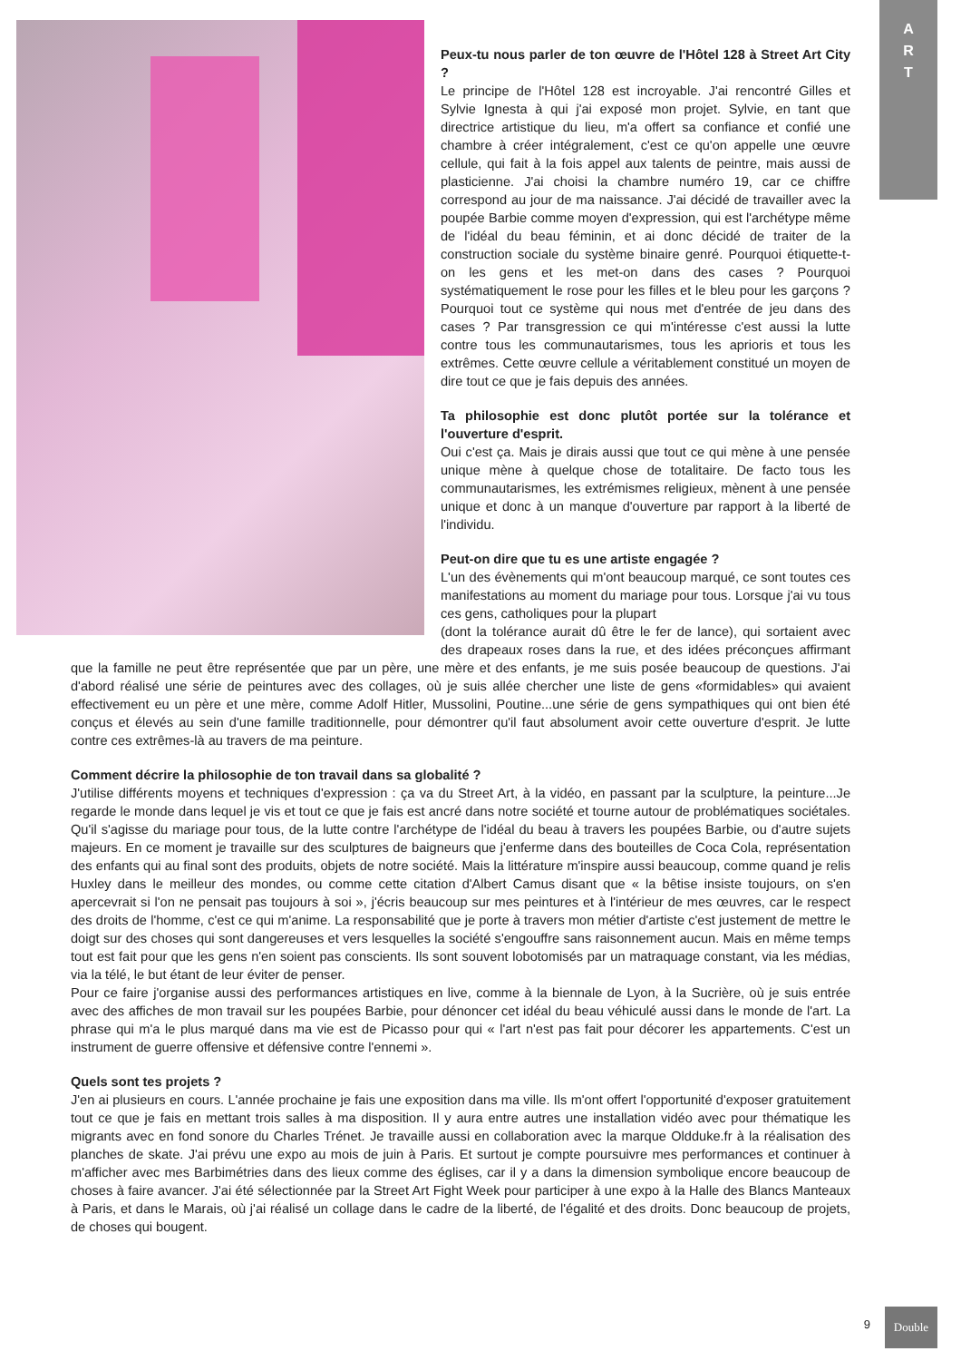A
R
T
Peux-tu nous parler de ton œuvre de l'Hôtel 128 à Street Art City ?
Le principe de l'Hôtel 128 est incroyable. J'ai rencontré Gilles et Sylvie Ignesta à qui j'ai exposé mon projet. Sylvie, en tant que directrice artistique du lieu, m'a offert sa confiance et confié une chambre à créer intégralement, c'est ce qu'on appelle une œuvre cellule, qui fait à la fois appel aux talents de peintre, mais aussi de plasticienne. J'ai choisi la chambre numéro 19, car ce chiffre correspond au jour de ma naissance. J'ai décidé de travailler avec la poupée Barbie comme moyen d'expression, qui est l'archétype même de l'idéal du beau féminin, et ai donc décidé de traiter de la construction sociale du système binaire genré. Pourquoi étiquette-t-on les gens et les met-on dans des cases ? Pourquoi systématiquement le rose pour les filles et le bleu pour les garçons ? Pourquoi tout ce système qui nous met d'entrée de jeu dans des cases ? Par transgression ce qui m'intéresse c'est aussi la lutte contre tous les communautarismes, tous les aprioris et tous les extrêmes. Cette œuvre cellule a véritablement constitué un moyen de dire tout ce que je fais depuis des années.
Ta philosophie est donc plutôt portée sur la tolérance et l'ouverture d'esprit.
Oui c'est ça. Mais je dirais aussi que tout ce qui mène à une pensée unique mène à quelque chose de totalitaire. De facto tous les communautarismes, les extrémismes religieux, mènent à une pensée unique et donc à un manque d'ouverture par rapport à la liberté de l'individu.
Peut-on dire que tu es une artiste engagée ?
L'un des évènements qui m'ont beaucoup marqué, ce sont toutes ces manifestations au moment du mariage pour tous. Lorsque j'ai vu tous ces gens, catholiques pour la plupart
(dont la tolérance aurait dû être le fer de lance), qui sortaient avec des drapeaux roses dans la rue, et des idées préconçues affirmant que la famille ne peut être représentée que par un père, une mère et des enfants, je me suis posée beaucoup de questions. J'ai d'abord réalisé une série de peintures avec des collages, où je suis allée chercher une liste de gens «formidables» qui avaient effectivement eu un père et une mère, comme Adolf Hitler, Mussolini, Poutine...une série de gens sympathiques qui ont bien été conçus et élevés au sein d'une famille traditionnelle, pour démontrer qu'il faut absolument avoir cette ouverture d'esprit. Je lutte contre ces extrêmes-là au travers de ma peinture.
Comment décrire la philosophie de ton travail dans sa globalité ?
J'utilise différents moyens et techniques d'expression : ça va du Street Art, à la vidéo, en passant par la sculpture, la peinture...Je regarde le monde dans lequel je vis et tout ce que je fais est ancré dans notre société et tourne autour de problématiques sociétales. Qu'il s'agisse du mariage pour tous, de la lutte contre l'archétype de l'idéal du beau à travers les poupées Barbie, ou d'autre sujets majeurs. En ce moment je travaille sur des sculptures de baigneurs que j'enferme dans des bouteilles de Coca Cola, représentation des enfants qui au final sont des produits, objets de notre société. Mais la littérature m'inspire aussi beaucoup, comme quand je relis Huxley dans le meilleur des mondes, ou comme cette citation d'Albert Camus disant que « la bêtise insiste toujours, on s'en apercevrait si l'on ne pensait pas toujours à soi », j'écris beaucoup sur mes peintures et à l'intérieur de mes œuvres, car le respect des droits de l'homme, c'est ce qui m'anime. La responsabilité que je porte à travers mon métier d'artiste c'est justement de mettre le doigt sur des choses qui sont dangereuses et vers lesquelles la société s'engouffre sans raisonnement aucun. Mais en même temps tout est fait pour que les gens n'en soient pas conscients. Ils sont souvent lobotomisés par un matraquage constant, via les médias, via la télé, le but étant de leur éviter de penser.
Pour ce faire j'organise aussi des performances artistiques en live, comme à la biennale de Lyon, à la Sucrière, où je suis entrée avec des affiches de mon travail sur les poupées Barbie, pour dénoncer cet idéal du beau véhiculé aussi dans le monde de l'art. La phrase qui m'a le plus marqué dans ma vie est de Picasso pour qui « l'art n'est pas fait pour décorer les appartements. C'est un instrument de guerre offensive et défensive contre l'ennemi ».
Quels sont tes projets ?
J'en ai plusieurs en cours. L'année prochaine je fais une exposition dans ma ville. Ils m'ont offert l'opportunité d'exposer gratuitement tout ce que je fais en mettant trois salles à ma disposition. Il y aura entre autres une installation vidéo avec pour thématique les migrants avec en fond sonore du Charles Trénet. Je travaille aussi en collaboration avec la marque Oldduke.fr à la réalisation des planches de skate. J'ai prévu une expo au mois de juin à Paris. Et surtout je compte poursuivre mes performances et continuer à m'afficher avec mes Barbimétries dans des lieux comme des églises, car il y a dans la dimension symbolique encore beaucoup de choses à faire avancer. J'ai été sélectionnée par la Street Art Fight Week pour participer à une expo à la Halle des Blancs Manteaux à Paris, et dans le Marais, où j'ai réalisé un collage dans le cadre de la liberté, de l'égalité et des droits. Donc beaucoup de projets, de choses qui bougent.
9
Double